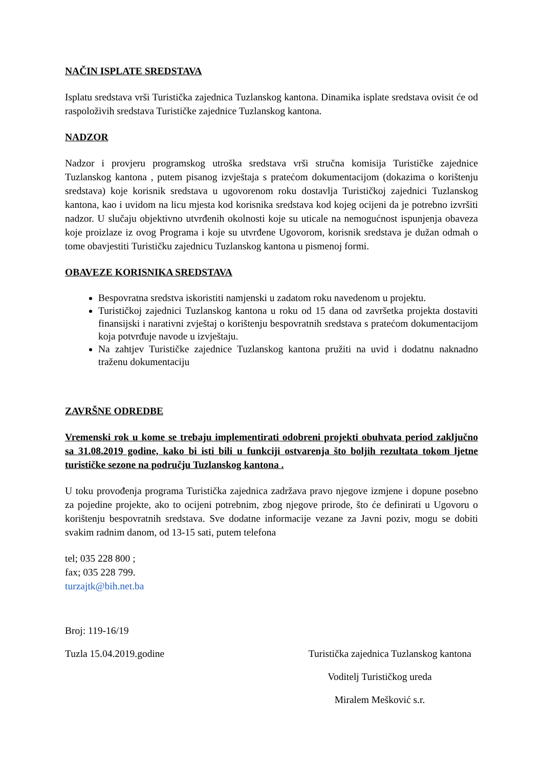NAČIN ISPLATE SREDSTAVA
Isplatu sredstava vrši Turistička zajednica Tuzlanskog kantona. Dinamika isplate sredstava ovisit će od raspoloživih sredstava Turističke zajednice Tuzlanskog kantona.
NADZOR
Nadzor i provjeru programskog utroška sredstava vrši stručna komisija Turističke zajednice Tuzlanskog kantona , putem pisanog izvještaja s pratećom dokumentacijom (dokazima o korištenju sredstava) koje korisnik sredstava u ugovorenom roku dostavlja Turističkoj zajednici Tuzlanskog kantona, kao i uvidom na licu mjesta kod korisnika sredstava kod kojeg ocijeni da je potrebno izvršiti nadzor. U slučaju objektivno utvrđenih okolnosti koje su uticale na nemogućnost ispunjenja obaveza koje proizlaze iz ovog Programa i koje su utvrđene Ugovorom, korisnik sredstava je dužan odmah o tome obavjestiti Turističku zajednicu Tuzlanskog kantona u pismenoj formi.
OBAVEZE KORISNIKA SREDSTAVA
Bespovratna sredstva iskoristiti namjenski u zadatom roku navedenom u projektu.
Turističkoj zajednici Tuzlanskog kantona u roku od 15 dana od završetka projekta dostaviti finansijski i narativni zvještaj o korištenju bespovratnih sredstava s pratećom dokumentacijom koja potvrđuje navode u izvještaju.
Na zahtjev Turističke zajednice Tuzlanskog kantona pružiti na uvid i dodatnu naknadno traženu dokumentaciju
ZAVRŠNE ODREDBE
Vremenski rok u kome se trebaju implementirati odobreni projekti obuhvata period zaključno sa 31.08.2019 godine, kako bi isti bili u funkciji ostvarenja što boljih rezultata tokom ljetne turističke sezone na području Tuzlanskog kantona .
U toku provođenja programa Turistička zajednica zadržava pravo njegove izmjene i dopune posebno za pojedine projekte, ako to ocijeni potrebnim, zbog njegove prirode, što će definirati u Ugovoru o korištenju bespovratnih sredstava. Sve dodatne informacije vezane za Javni poziv, mogu se dobiti svakim radnim danom, od 13-15 sati, putem telefona
tel; 035 228 800 ;
fax; 035 228 799.
turzajtk@bih.net.ba
Broj: 119-16/19
Tuzla 15.04.2019.godine Turistička zajednica Tuzlanskog kantona
Voditelj Turističkog ureda
Miralem Mešković s.r.